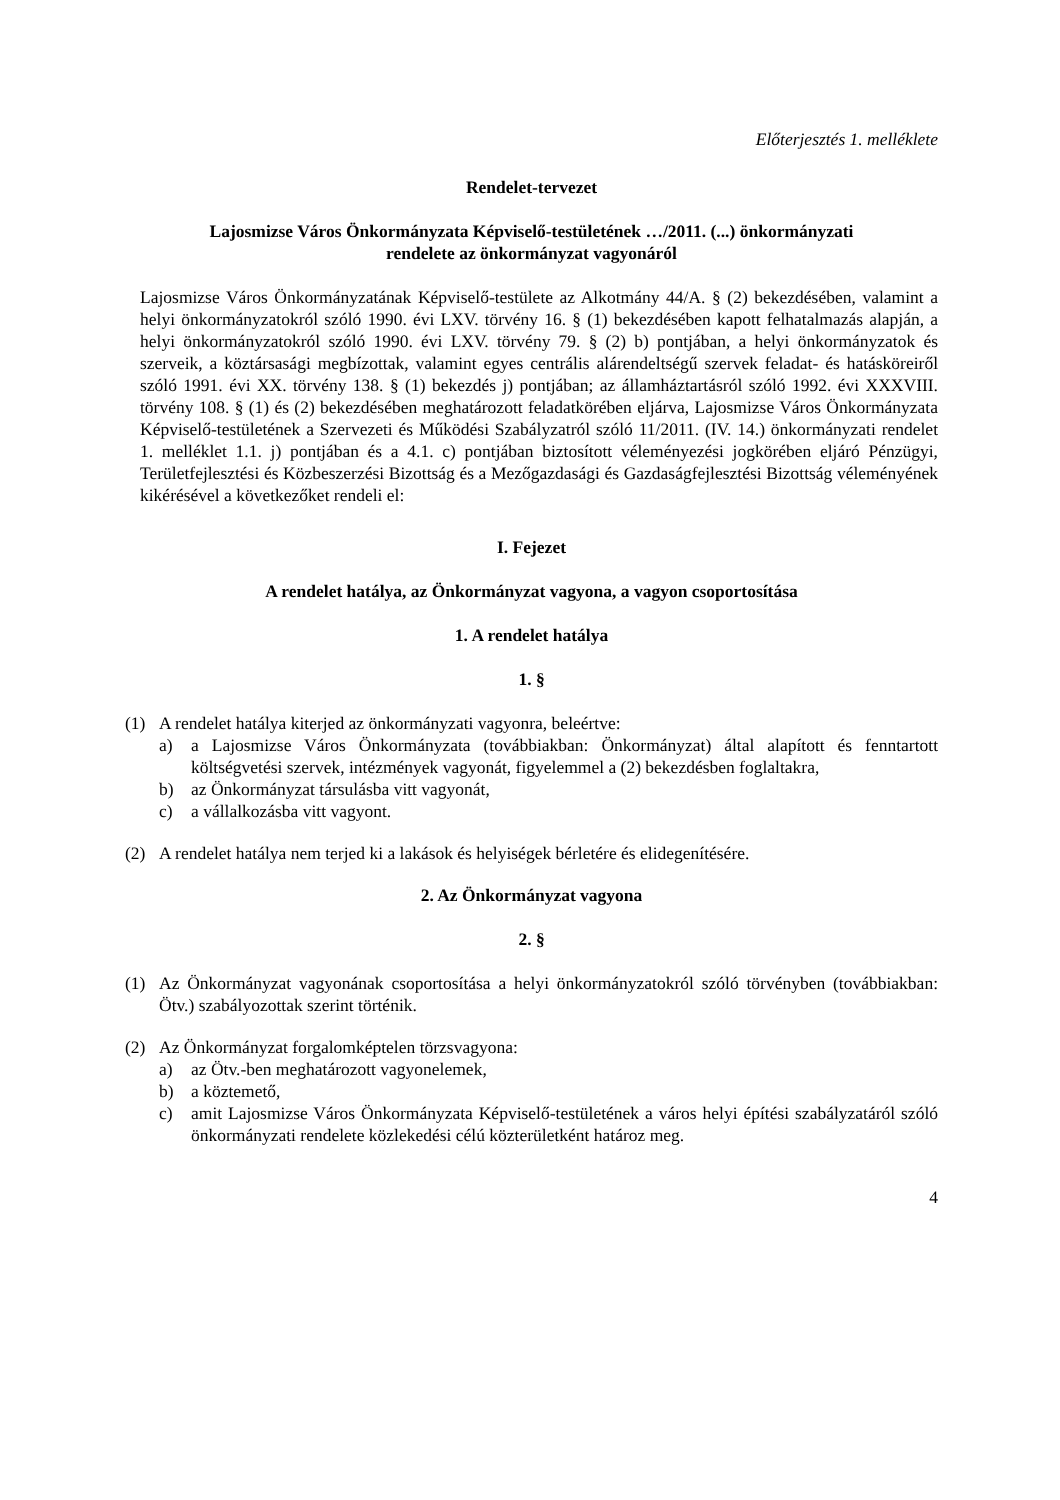Előterjesztés 1. melléklete
Rendelet-tervezet
Lajosmizse Város Önkormányzata Képviselő-testületének …/2011. (...) önkormányzati
rendelete az önkormányzat vagyonáról
Lajosmizse Város Önkormányzatának Képviselő-testülete az Alkotmány 44/A. § (2) bekezdésében, valamint a helyi önkormányzatokról szóló 1990. évi LXV. törvény 16. § (1) bekezdésében kapott felhatalmazás alapján, a helyi önkormányzatokról szóló 1990. évi LXV. törvény 79. § (2) b) pontjában, a helyi önkormányzatok és szerveik, a köztársasági megbízottak, valamint egyes centrális alárendeltségű szervek feladat- és hatásköreiről szóló 1991. évi XX. törvény 138. § (1) bekezdés j) pontjában; az államháztartásról szóló 1992. évi XXXVIII. törvény 108. § (1) és (2) bekezdésében meghatározott feladatkörében eljárva, Lajosmizse Város Önkormányzata Képviselő-testületének a Szervezeti és Működési Szabályzatról szóló 11/2011. (IV. 14.) önkormányzati rendelet 1. melléklet 1.1. j) pontjában és a 4.1. c) pontjában biztosított véleményezési jogkörében eljáró Pénzügyi, Területfejlesztési és Közbeszerzési Bizottság és a Mezőgazdasági és Gazdaságfejlesztési Bizottság véleményének kikérésével a következőket rendeli el:
I. Fejezet
A rendelet hatálya, az Önkormányzat vagyona, a vagyon csoportosítása
1. A rendelet hatálya
1. §
(1) A rendelet hatálya kiterjed az önkormányzati vagyonra, beleértve:
a) a Lajosmizse Város Önkormányzata (továbbiakban: Önkormányzat) által alapított és fenntartott költségvetési szervek, intézmények vagyonát, figyelemmel a (2) bekezdésben foglaltakra,
b) az Önkormányzat társulásba vitt vagyonát,
c) a vállalkozásba vitt vagyont.
(2) A rendelet hatálya nem terjed ki a lakások és helyiségek bérletére és elidegenítésére.
2. Az Önkormányzat vagyona
2. §
(1) Az Önkormányzat vagyonának csoportosítása a helyi önkormányzatokról szóló törvényben (továbbiakban: Ötv.) szabályozottak szerint történik.
(2) Az Önkormányzat forgalomképtelen törzsvagyona:
a) az Ötv.-ben meghatározott vagyonelemek,
b) a köztemető,
c) amit Lajosmizse Város Önkormányzata Képviselő-testületének a város helyi építési szabályzatáról szóló önkormányzati rendelete közlekedési célú közterületként határoz meg.
4